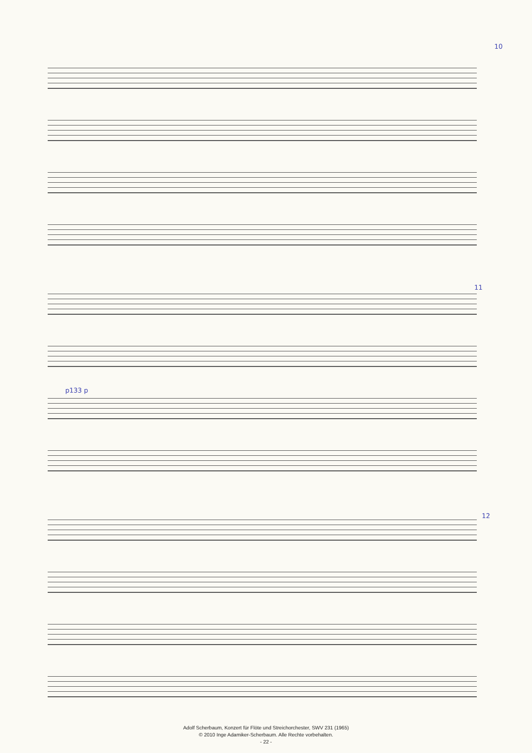10
11
12
p133 p
Adolf Scherbaum, Konzert für Flöte und Streichorchester, SWV 231 (1965)
© 2010 Inge Adamiker-Scherbaum. Alle Rechte vorbehalten.
- 22 -